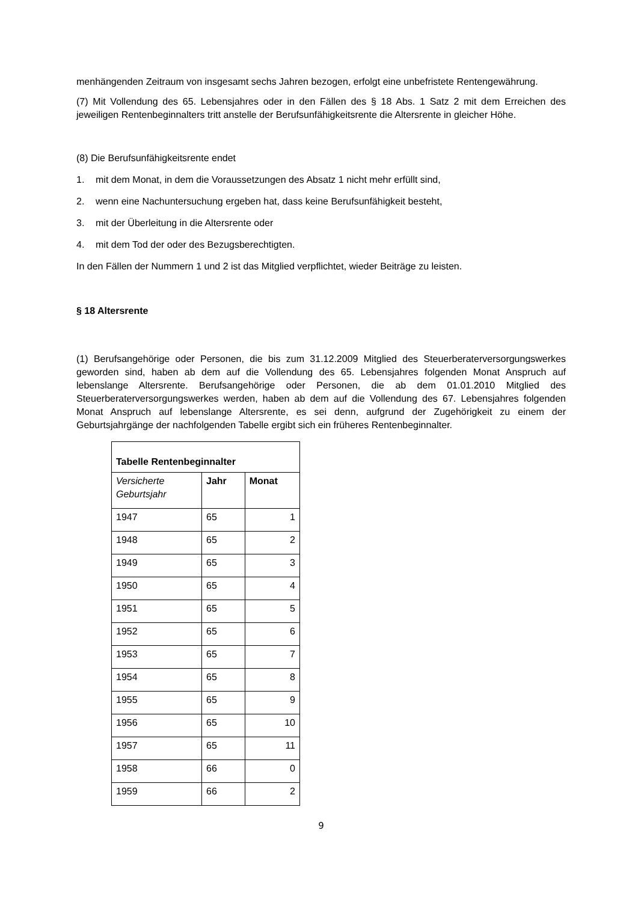menhängenden Zeitraum von insgesamt sechs Jahren bezogen, erfolgt eine unbefristete Rentenge­währung.
(7) Mit Vollendung des 65. Lebensjahres oder in den Fällen des § 18 Abs. 1 Satz 2 mit dem Erreichen des jeweiligen Rentenbeginnalters tritt anstelle der Berufsunfähigkeitsrente die Altersrente in gleicher Höhe.
(8) Die Berufsunfähigkeitsrente endet
1. mit dem Monat, in dem die Voraussetzungen des Absatz 1 nicht mehr erfüllt sind,
2. wenn eine Nachuntersuchung ergeben hat, dass keine Berufsunfähigkeit besteht,
3. mit der Überleitung in die Altersrente oder
4. mit dem Tod der oder des Bezugsberechtigten.
In den Fällen der Nummern 1 und 2 ist das Mitglied verpflichtet, wieder Beiträge zu leisten.
§ 18 Altersrente
(1) Berufsangehörige oder Personen, die bis zum 31.12.2009 Mitglied des Steuerberaterversor­gungswerkes geworden sind, haben ab dem auf die Vollendung des 65. Lebensjahres folgenden Mo­nat Anspruch auf lebenslange Altersrente. Berufsangehörige oder Personen, die ab dem 01.01.2010 Mitglied des Steuerberaterversorgungswerkes werden, haben ab dem auf die Vollendung des 67. Lebensjahres folgenden Monat Anspruch auf lebenslange Altersrente, es sei denn, aufgrund der Zu­gehörigkeit zu einem der Geburtsjahrgänge der nachfolgenden Tabelle ergibt sich ein früheres Ren­tenbeginnalter.
| Tabelle Rentenbeginnalter | | |
| --- | --- | --- |
| Versicherte Geburtsjahr | Jahr | Monat |
| 1947 | 65 | 1 |
| 1948 | 65 | 2 |
| 1949 | 65 | 3 |
| 1950 | 65 | 4 |
| 1951 | 65 | 5 |
| 1952 | 65 | 6 |
| 1953 | 65 | 7 |
| 1954 | 65 | 8 |
| 1955 | 65 | 9 |
| 1956 | 65 | 10 |
| 1957 | 65 | 11 |
| 1958 | 66 | 0 |
| 1959 | 66 | 2 |
9